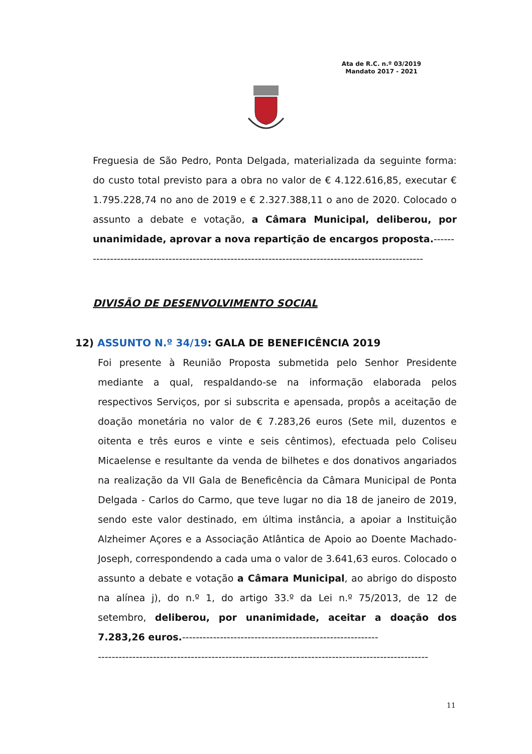Ata de R.C. n.º 03/2019
Mandato 2017 - 2021
Freguesia de São Pedro, Ponta Delgada, materializada da seguinte forma: do custo total previsto para a obra no valor de € 4.122.616,85, executar € 1.795.228,74 no ano de 2019 e € 2.327.388,11 o ano de 2020. Colocado o assunto a debate e votação, a Câmara Municipal, deliberou, por unanimidade, aprovar a nova repartição de encargos proposta.------
------------------------------------------------------------------------------------------------
DIVISÃO DE DESENVOLVIMENTO SOCIAL
12) ASSUNTO N.º 34/19: GALA DE BENEFICÊNCIA 2019
Foi presente à Reunião Proposta submetida pelo Senhor Presidente mediante a qual, respaldando-se na informação elaborada pelos respectivos Serviços, por si subscrita e apensada, propôs a aceitação de doação monetária no valor de € 7.283,26 euros (Sete mil, duzentos e oitenta e três euros e vinte e seis cêntimos), efectuada pelo Coliseu Micaelense e resultante da venda de bilhetes e dos donativos angariados na realização da VII Gala de Beneficência da Câmara Municipal de Ponta Delgada - Carlos do Carmo, que teve lugar no dia 18 de janeiro de 2019, sendo este valor destinado, em última instância, a apoiar a Instituição Alzheimer Açores e a Associação Atlântica de Apoio ao Doente Machado-Joseph, correspondendo a cada uma o valor de 3.641,63 euros. Colocado o assunto a debate e votação a Câmara Municipal, ao abrigo do disposto na alínea j), do n.º 1, do artigo 33.º da Lei n.º 75/2013, de 12 de setembro, deliberou, por unanimidade, aceitar a doação dos 7.283,26 euros.---------------------------------------------------------
------------------------------------------------------------------------------------------------
11